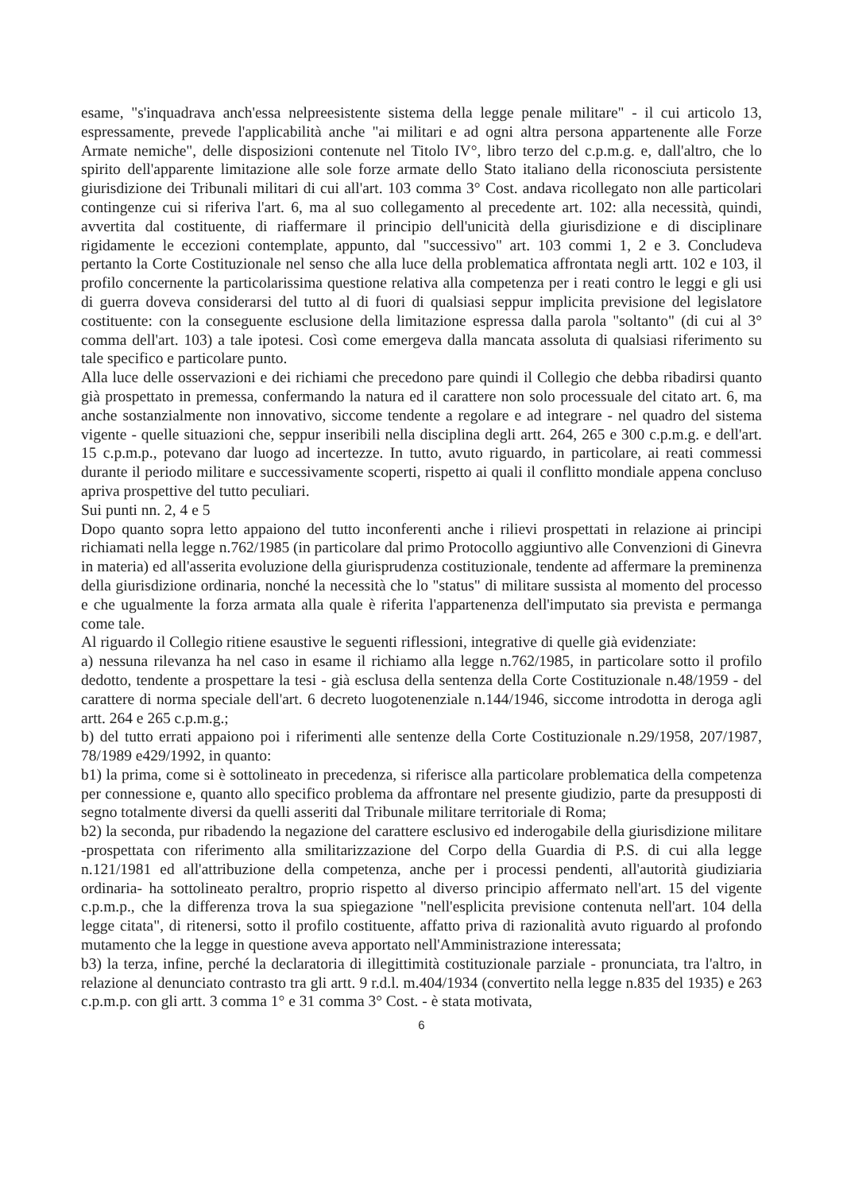esame, "s'inquadrava anch'essa nelpreesistente sistema della legge penale militare" - il cui articolo 13, espressamente, prevede l'applicabilità anche "ai militari e ad ogni altra persona appartenente alle Forze Armate nemiche", delle disposizioni contenute nel Titolo IV°, libro terzo del c.p.m.g. e, dall'altro, che lo spirito dell'apparente limitazione alle sole forze armate dello Stato italiano della riconosciuta persistente giurisdizione dei Tribunali militari di cui all'art. 103 comma 3° Cost. andava ricollegato non alle particolari contingenze cui si riferiva l'art. 6, ma al suo collegamento al precedente art. 102: alla necessità, quindi, avvertita dal costituente, di riaffermare il principio dell'unicità della giurisdizione e di disciplinare rigidamente le eccezioni contemplate, appunto, dal "successivo" art. 103 commi 1, 2 e 3. Concludeva pertanto la Corte Costituzionale nel senso che alla luce della problematica affrontata negli artt. 102 e 103, il profilo concernente la particolarissima questione relativa alla competenza per i reati contro le leggi e gli usi di guerra doveva considerarsi del tutto al di fuori di qualsiasi seppur implicita previsione del legislatore costituente: con la conseguente esclusione della limitazione espressa dalla parola "soltanto" (di cui al 3° comma dell'art. 103) a tale ipotesi. Così come emergeva dalla mancata assoluta di qualsiasi riferimento su tale specifico e particolare punto.
Alla luce delle osservazioni e dei richiami che precedono pare quindi il Collegio che debba ribadirsi quanto già prospettato in premessa, confermando la natura ed il carattere non solo processuale del citato art. 6, ma anche sostanzialmente non innovativo, siccome tendente a regolare e ad integrare - nel quadro del sistema vigente - quelle situazioni che, seppur inseribili nella disciplina degli artt. 264, 265 e 300 c.p.m.g. e dell'art. 15 c.p.m.p., potevano dar luogo ad incertezze. In tutto, avuto riguardo, in particolare, ai reati commessi durante il periodo militare e successivamente scoperti, rispetto ai quali il conflitto mondiale appena concluso apriva prospettive del tutto peculiari.
Sui punti nn. 2, 4 e 5
Dopo quanto sopra letto appaiono del tutto inconferenti anche i rilievi prospettati in relazione ai principi richiamati nella legge n.762/1985 (in particolare dal primo Protocollo aggiuntivo alle Convenzioni di Ginevra in materia) ed all'asserita evoluzione della giurisprudenza costituzionale, tendente ad affermare la preminenza della giurisdizione ordinaria, nonché la necessità che lo "status" di militare sussista al momento del processo e che ugualmente la forza armata alla quale è riferita l'appartenenza dell'imputato sia prevista e permanga come tale.
Al riguardo il Collegio ritiene esaustive le seguenti riflessioni, integrative di quelle già evidenziate:
a) nessuna rilevanza ha nel caso in esame il richiamo alla legge n.762/1985, in particolare sotto il profilo dedotto, tendente a prospettare la tesi - già esclusa della sentenza della Corte Costituzionale n.48/1959 - del carattere di norma speciale dell'art. 6 decreto luogotenenziale n.144/1946, siccome introdotta in deroga agli artt. 264 e 265 c.p.m.g.;
b) del tutto errati appaiono poi i riferimenti alle sentenze della Corte Costituzionale n.29/1958, 207/1987, 78/1989 e429/1992, in quanto:
b1) la prima, come si è sottolineato in precedenza, si riferisce alla particolare problematica della competenza per connessione e, quanto allo specifico problema da affrontare nel presente giudizio, parte da presupposti di segno totalmente diversi da quelli asseriti dal Tribunale militare territoriale di Roma;
b2) la seconda, pur ribadendo la negazione del carattere esclusivo ed inderogabile della giurisdizione militare -prospettata con riferimento alla smilitarizzazione del Corpo della Guardia di P.S. di cui alla legge n.121/1981 ed all'attribuzione della competenza, anche per i processi pendenti, all'autorità giudiziaria ordinaria- ha sottolineato peraltro, proprio rispetto al diverso principio affermato nell'art. 15 del vigente c.p.m.p., che la differenza trova la sua spiegazione "nell'esplicita previsione contenuta nell'art. 104 della legge citata", di ritenersi, sotto il profilo costituente, affatto priva di razionalità avuto riguardo al profondo mutamento che la legge in questione aveva apportato nell'Amministrazione interessata;
b3) la terza, infine, perché la declaratoria di illegittimità costituzionale parziale - pronunciata, tra l'altro, in relazione al denunciato contrasto tra gli artt. 9 r.d.l. m.404/1934 (convertito nella legge n.835 del 1935) e 263 c.p.m.p. con gli artt. 3 comma 1° e 31 comma 3° Cost. - è stata motivata,
6